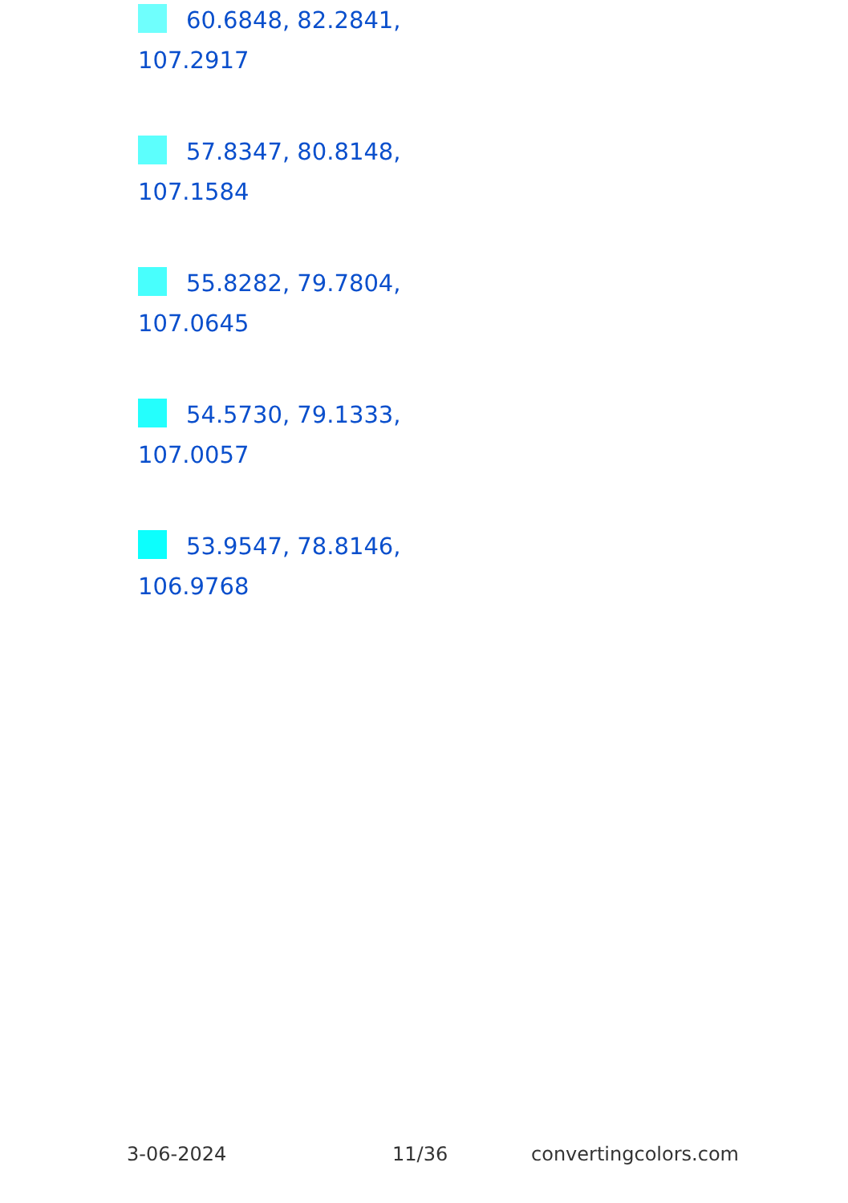60.6848, 82.2841, 107.2917
57.8347, 80.8148, 107.1584
55.8282, 79.7804, 107.0645
54.5730, 79.1333, 107.0057
53.9547, 78.8146, 106.9768
3-06-2024 11/36 convertingcolors.com